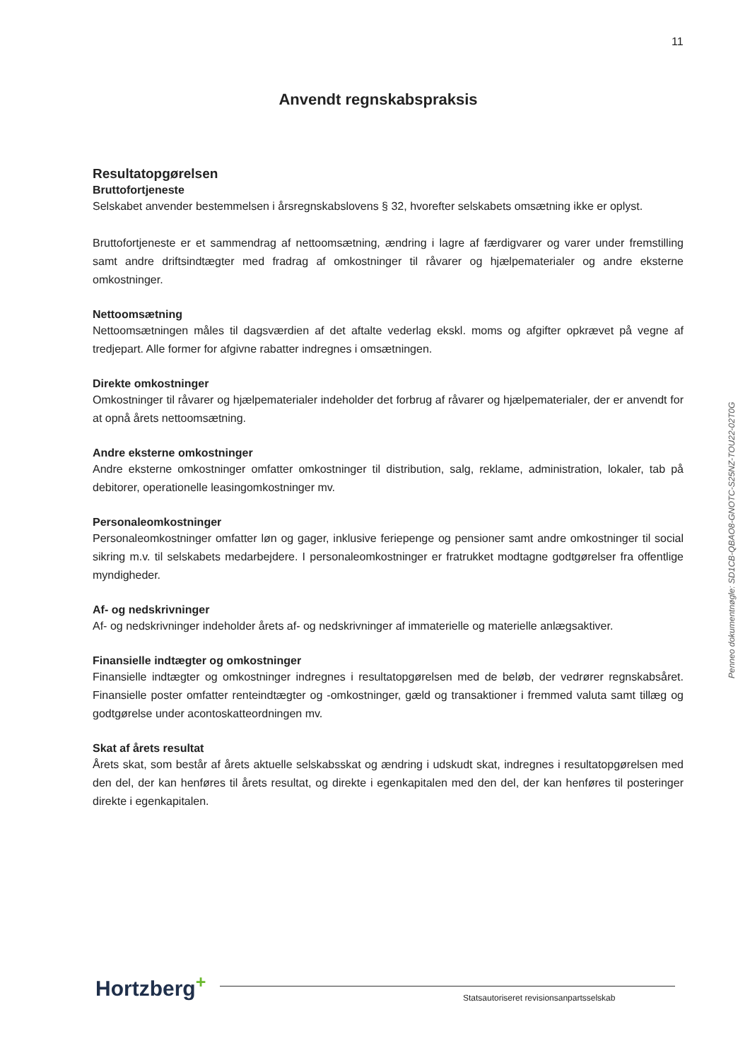11
Anvendt regnskabspraksis
Resultatopgørelsen
Bruttofortjeneste
Selskabet anvender bestemmelsen i årsregnskabslovens § 32, hvorefter selskabets omsætning ikke er oplyst.
Bruttofortjeneste er et sammendrag af nettoomsætning, ændring i lagre af færdigvarer og varer under fremstilling samt andre driftsindtægter med fradrag af omkostninger til råvarer og hjælpematerialer og andre eksterne omkostninger.
Nettoomsætning
Nettoomsætningen måles til dagsværdien af det aftalte vederlag ekskl. moms og afgifter opkrævet på vegne af tredjepart. Alle former for afgivne rabatter indregnes i omsætningen.
Direkte omkostninger
Omkostninger til råvarer og hjælpematerialer indeholder det forbrug af råvarer og hjælpematerialer, der er anvendt for at opnå årets nettoomsætning.
Andre eksterne omkostninger
Andre eksterne omkostninger omfatter omkostninger til distribution, salg, reklame, administration, lokaler, tab på debitorer, operationelle leasingomkostninger mv.
Personaleomkostninger
Personaleomkostninger omfatter løn og gager, inklusive feriepenge og pensioner samt andre omkostninger til social sikring m.v. til selskabets medarbejdere. I personaleomkostninger er fratrukket modtagne godtgørelser fra offentlige myndigheder.
Af- og nedskrivninger
Af- og nedskrivninger indeholder årets af- og nedskrivninger af immaterielle og materielle anlægsaktiver.
Finansielle indtægter og omkostninger
Finansielle indtægter og omkostninger indregnes i resultatopgørelsen med de beløb, der vedrører regnskabsåret. Finansielle poster omfatter renteindtægter og -omkostninger, gæld og transaktioner i fremmed valuta samt tillæg og godtgørelse under acontoskatteordningen mv.
Skat af årets resultat
Årets skat, som består af årets aktuelle selskabsskat og ændring i udskudt skat, indregnes i resultatopgørelsen med den del, der kan henføres til årets resultat, og direkte i egenkapitalen med den del, der kan henføres til posteringer direkte i egenkapitalen.
Penneo dokumentnøgle: SD1CB-QBAO8-GNOTC-S25NZ-TOU22-02T0G
Hortzberg<sup>+</sup>
Statsautoriseret revisionsanpartsselskab